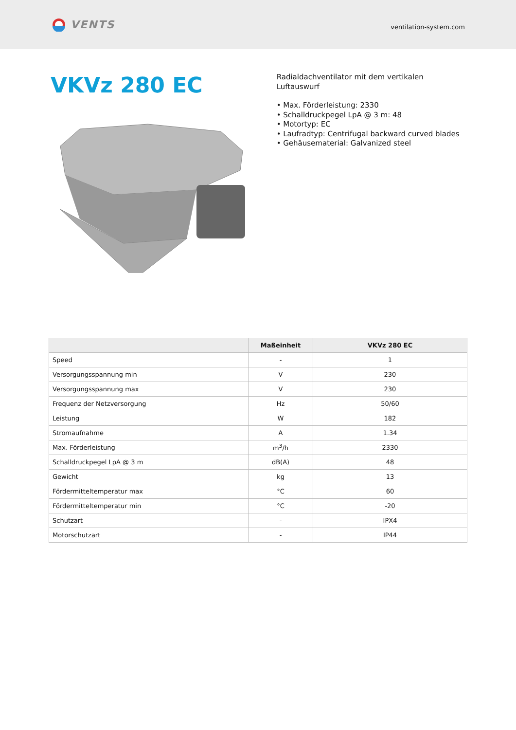VENTS
ventilation-system.com
VKVz 280 EC
Radialdachventilator mit dem vertikalen Luftauswurf
• Max. Förderleistung: 2330
• Schalldruckpegel LpA @ 3 m: 48
• Motortyp: EC
• Laufradtyp: Centrifugal backward curved blades
• Gehäusematerial: Galvanized steel
| | Maßeinheit | VKVz 280 EC |
| --- | --- | --- |
| Speed | - | 1 |
| Versorgungsspannung min | V | 230 |
| Versorgungsspannung max | V | 230 |
| Frequenz der Netzversorgung | Hz | 50/60 |
| Leistung | W | 182 |
| Stromaufnahme | A | 1.34 |
| Max. Förderleistung | m<sup>3</sup>/h | 2330 |
| Schalldruckpegel LpA @ 3 m | dB(A) | 48 |
| Gewicht | kg | 13 |
| Fördermitteltemperatur max | °C | 60 |
| Fördermitteltemperatur min | °C | -20 |
| Schutzart | - | IPX4 |
| Motorschutzart | - | IP44 |